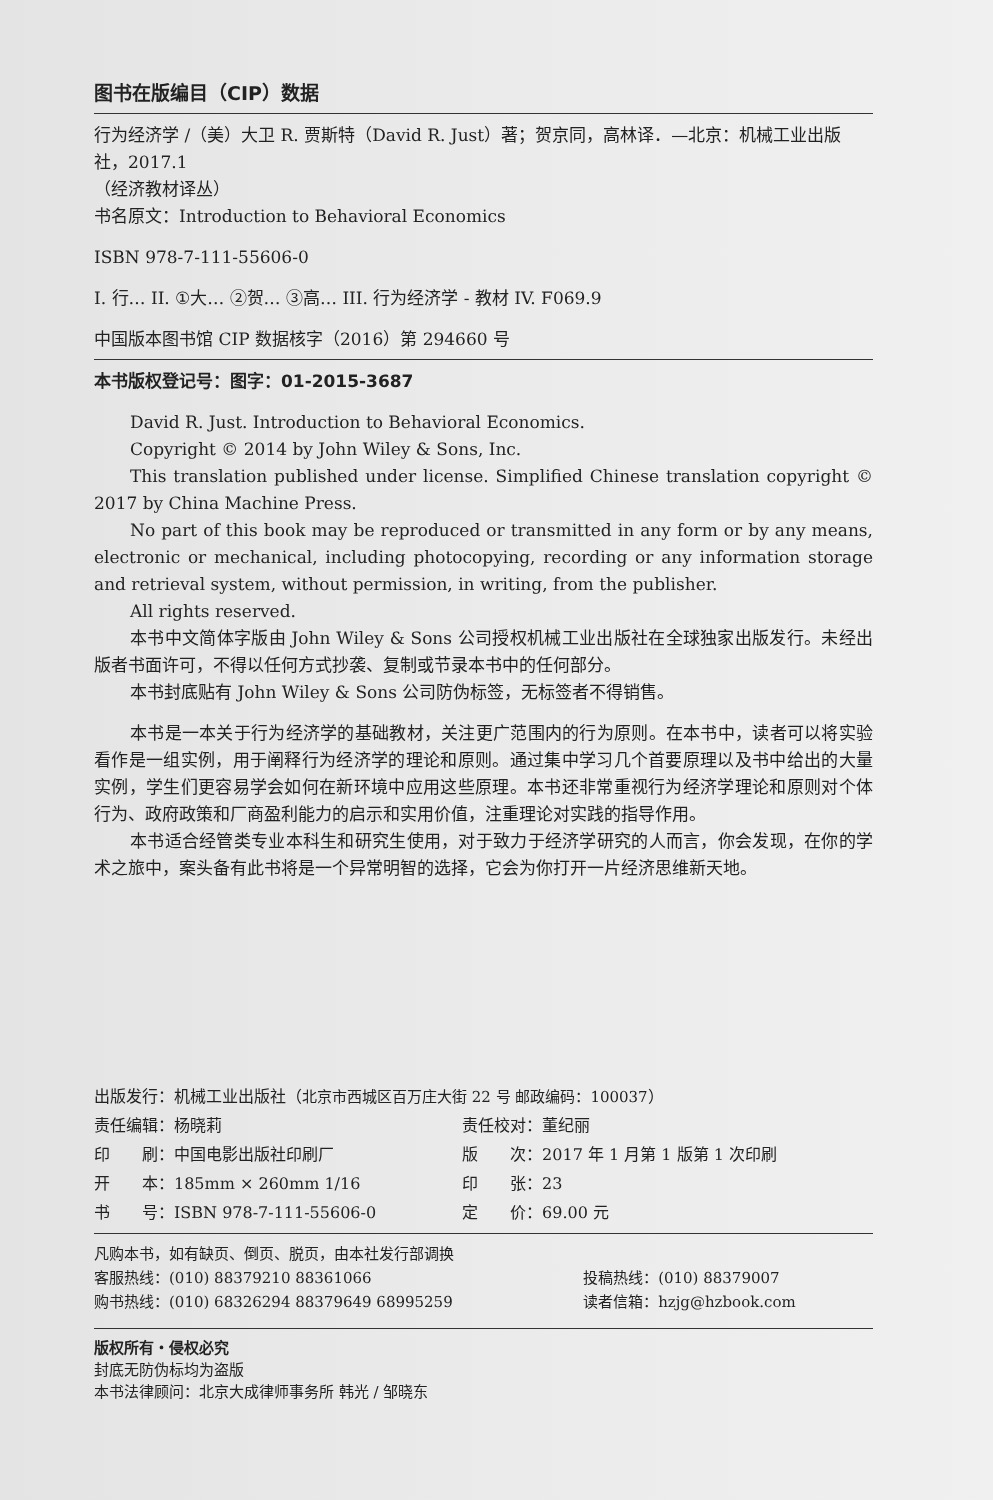图书在版编目（CIP）数据
行为经济学 /（美）大卫 R. 贾斯特（David R. Just）著；贺京同，高林译．—北京：机械工业出版社，2017.1
（经济教材译丛）
书名原文：Introduction to Behavioral Economics
ISBN 978-7-111-55606-0
I. 行… II. ①大… ②贺… ③高… III. 行为经济学 - 教材 IV. F069.9
中国版本图书馆 CIP 数据核字（2016）第 294660 号
本书版权登记号：图字：01-2015-3687
David R. Just. Introduction to Behavioral Economics.
Copyright © 2014 by John Wiley & Sons, Inc.
This translation published under license. Simplified Chinese translation copyright © 2017 by China Machine Press.
No part of this book may be reproduced or transmitted in any form or by any means, electronic or mechanical, including photocopying, recording or any information storage and retrieval system, without permission, in writing, from the publisher.
All rights reserved.
本书中文简体字版由 John Wiley & Sons 公司授权机械工业出版社在全球独家出版发行。未经出版者书面许可，不得以任何方式抄袭、复制或节录本书中的任何部分。
本书封底贴有 John Wiley & Sons 公司防伪标签，无标签者不得销售。
本书是一本关于行为经济学的基础教材，关注更广范围内的行为原则。在本书中，读者可以将实验看作是一组实例，用于阐释行为经济学的理论和原则。通过集中学习几个首要原理以及书中给出的大量实例，学生们更容易学会如何在新环境中应用这些原理。本书还非常重视行为经济学理论和原则对个体行为、政府政策和厂商盈利能力的启示和实用价值，注重理论对实践的指导作用。
本书适合经管类专业本科生和研究生使用，对于致力于经济学研究的人而言，你会发现，在你的学术之旅中，案头备有此书将是一个异常明智的选择，它会为你打开一片经济思维新天地。
| 出版发行：机械工业出版社（ 北京市西城区百万庄大街 22 号 邮政编码：100037 ） | |
| 责任编辑：杨晓莉 | 责任校对：董纪丽 |
| 印 刷：中国电影出版社印刷厂 | 版 次：2017 年 1 月第 1 版第 1 次印刷 |
| 开 本：185mm × 260mm 1/16 | 印 张：23 |
| 书 号：ISBN 978-7-111-55606-0 | 定 价：69.00 元 |
| 凡购本书，如有缺页、倒页、脱页，由本社发行部调换 | |
| 客服热线：(010) 88379210 88361066 | 投稿热线：(010) 88379007 |
| 购书热线：(010) 68326294 88379649 68995259 | 读者信箱：hzjg@hzbook.com |
版权所有・侵权必究
封底无防伪标均为盗版
本书法律顾问：北京大成律师事务所 韩光 / 邹晓东